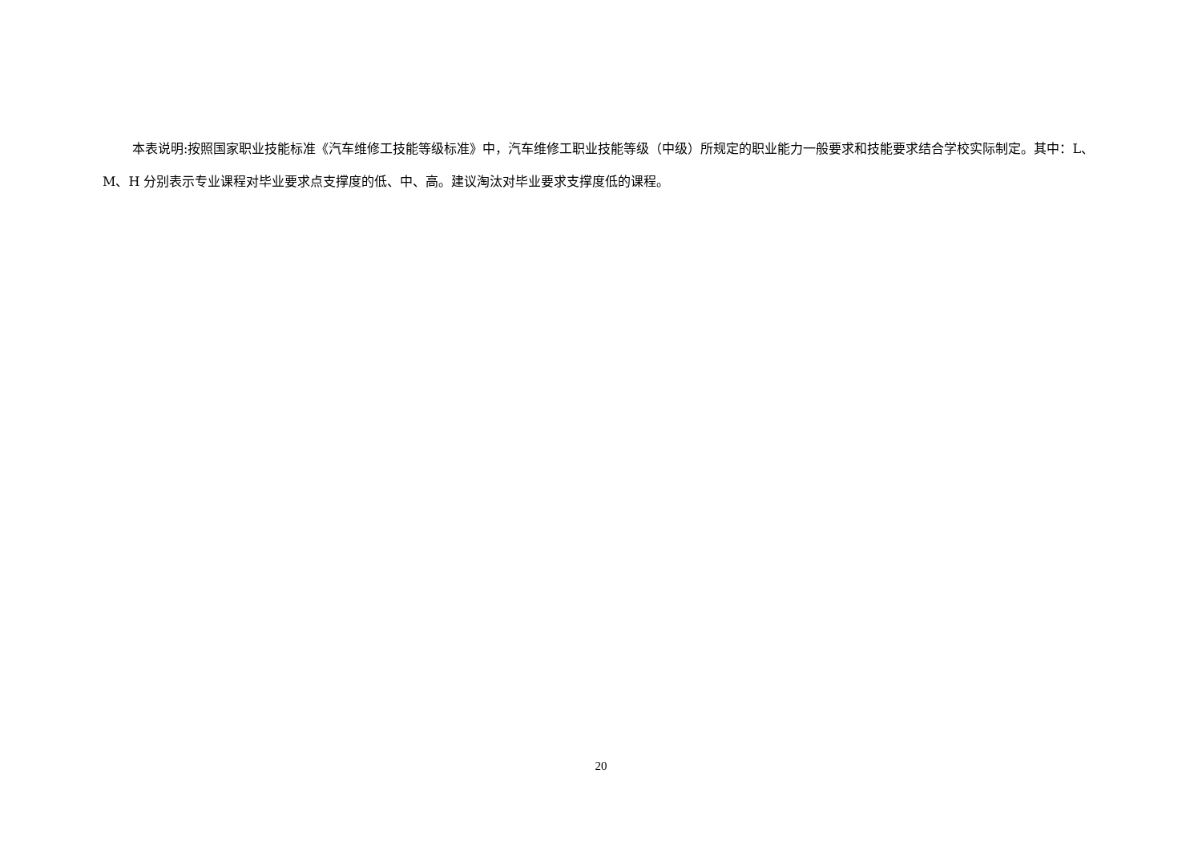本表说明:按照国家职业技能标准《汽车维修工技能等级标准》中，汽车维修工职业技能等级（中级）所规定的职业能力一般要求和技能要求结合学校实际制定。其中：L、M、H 分别表示专业课程对毕业要求点支撑度的低、中、高。建议淘汰对毕业要求支撑度低的课程。
20